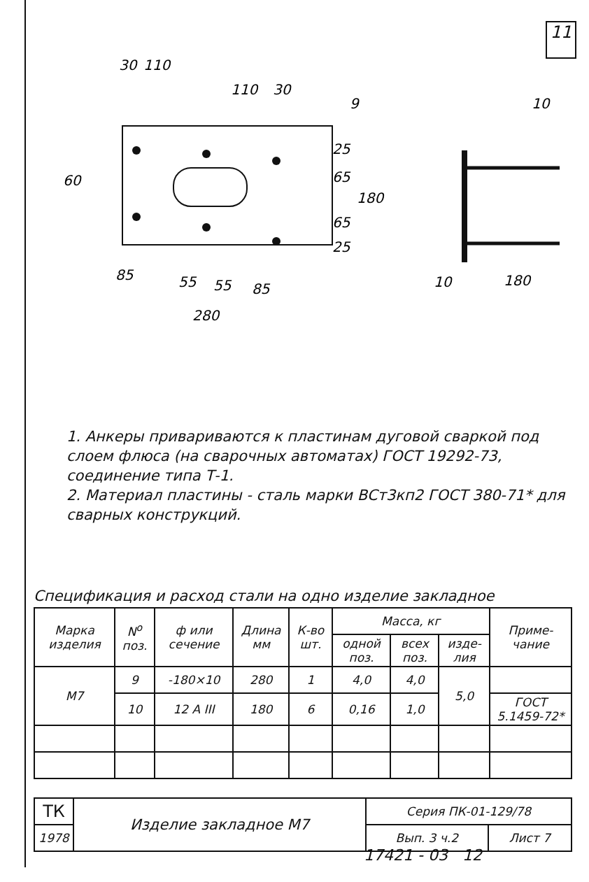11
30
110
110
30
9
10
60
25
65
65
25
180
85
55
55
85
280
10
180
1. Анкеры привариваются к пластинам дуговой сваркой под слоем флюса (на сварочных автоматах) ГОСТ 19292-73, соединение типа Т-1.
2. Материал пластины - сталь марки ВСт3кп2 ГОСТ 380-71* для сварных конструкций.
Спецификация и расход стали на одно изделие закладное
| Марка изделия | N<sup>о</sup> поз. | ф или сечение | Длина мм | К-во шт. | Масса, кг | | | Приме-чание |
| --- | --- | --- | --- | --- | --- | --- | --- | --- |
| | | | | | одной поз. | всех поз. | изде-лия | |
| М7 | 9 | -180×10 | 280 | 1 | 4,0 | 4,0 | 5,0 | |
| | 10 | 12 A III | 180 | 6 | 0,16 | 1,0 | | ГОСТ 5.1459-72* |
| ТК | Изделие закладное М7 | Серия ПК-01-129/78 | |
| 1978 | | Вып. 3 ч.2 | Лист 7 |
17421 - 03 12